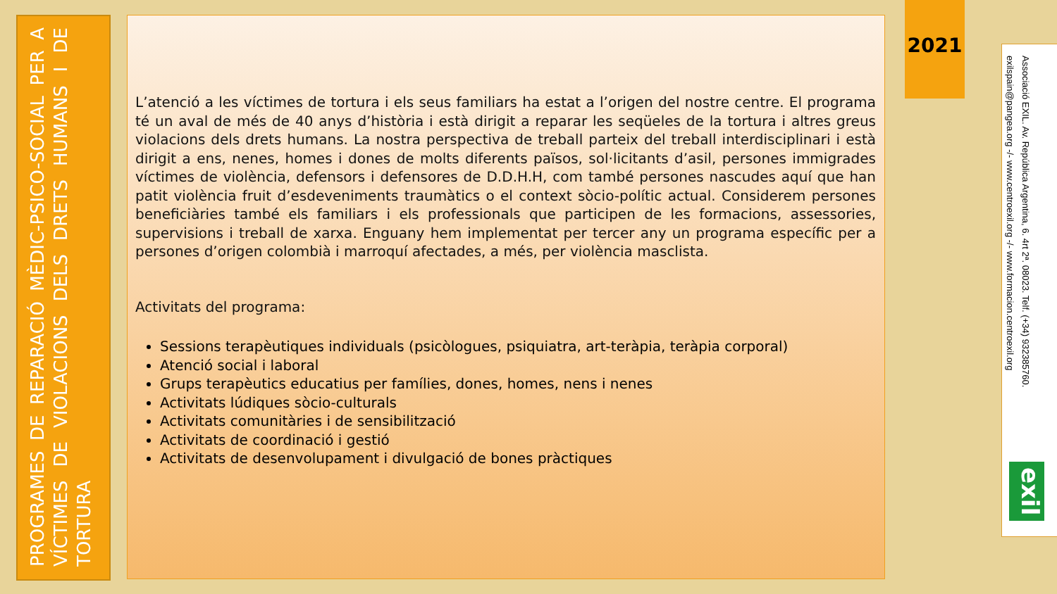PROGRAMES DE REPARACIÓ MÈDIC-PSICO-SOCIAL PER A VÍCTIMES DE VIOLACIONS DELS DRETS HUMANS I DE TORTURA
L’atenció a les víctimes de tortura i els seus familiars ha estat a l’origen del nostre centre. El programa té un aval de més de 40 anys d’història i està dirigit a reparar les seqüeles de la tortura i altres greus violacions dels drets humans. La nostra perspectiva de treball parteix del treball interdisciplinari i està dirigit a ens, nenes, homes i dones de molts diferents països, sol·licitants d’asil, persones immigrades víctimes de violència, defensors i defensores de D.D.H.H, com també persones nascudes aquí que han patit violència fruit d’esdeveniments traumàtics o el context sòcio-polític actual. Considerem persones beneficiàries també els familiars i els professionals que participen de les formacions, assessories, supervisions i treball de xarxa. Enguany hem implementat per tercer any un programa específic per a persones d’origen colombià i marroquí afectades, a més, per violència masclista.
Activitats del programa:
Sessions terapèutiques individuals (psicòlogues, psiquiatra, art-teràpia, teràpia corporal)
Atenció social i laboral
Grups terapèutics educatius per famílies, dones, homes, nens i nenes
Activitats lúdiques sòcio-culturals
Activitats comunitàries i de sensibilització
Activitats de coordinació i gestió
Activitats de desenvolupament i divulgació de bones pràctiques
2021
Associació EXIL. Av. República Argentina, 6. 4rt 2ª. 08023. Telf. (+34) 932385760.
exilspain@pangea.org -/- www.centroexil.org -/- www.formacion.centroexil.org
exil